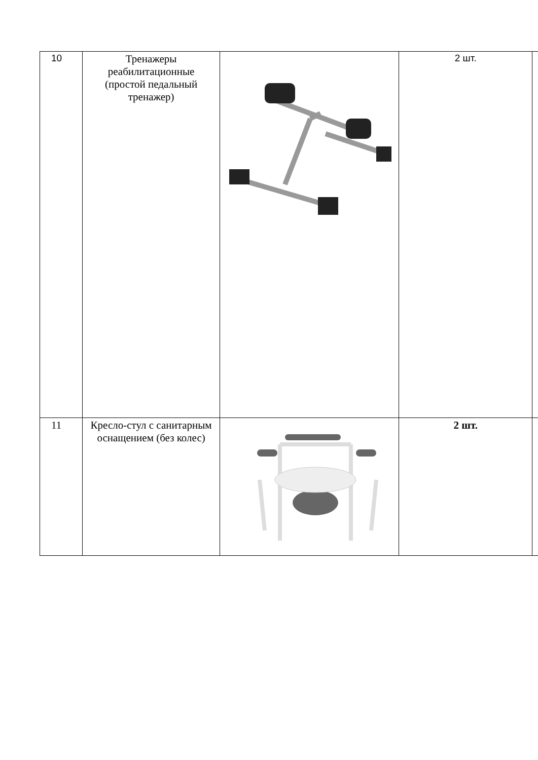| 10 | Тренажеры реабилитационные (простой педальный тренажер) | | 2 шт. | |
| 11 | Кресло-стул с санитарным оснащением (без колес) | | 2 шт. | |